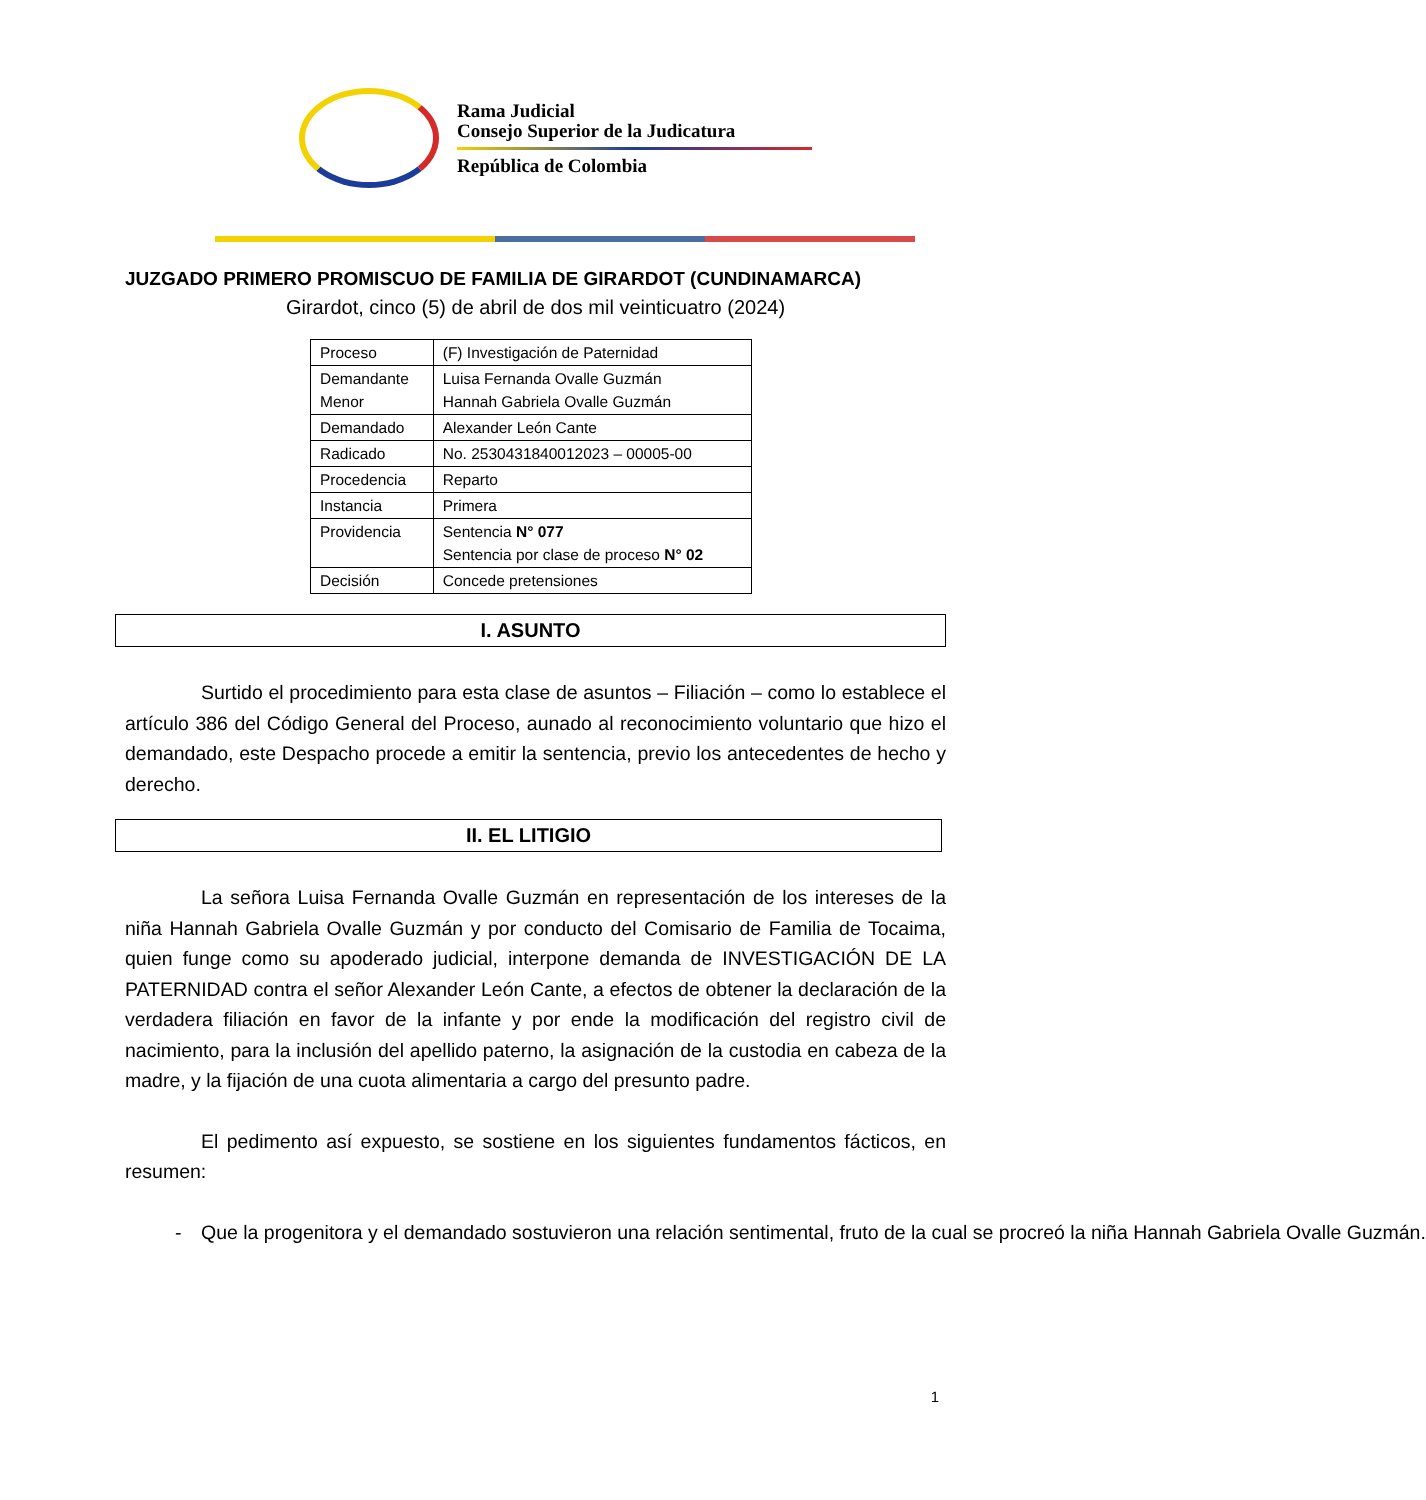Rama Judicial
Consejo Superior de la Judicatura
República de Colombia
JUZGADO PRIMERO PROMISCUO DE FAMILIA DE GIRARDOT (CUNDINAMARCA)
Girardot, cinco (5) de abril de dos mil veinticuatro (2024)
| Proceso | (F) Investigación de Paternidad |
| Demandante Menor | Luisa Fernanda Ovalle Guzmán Hannah Gabriela Ovalle Guzmán |
| Demandado | Alexander León Cante |
| Radicado | No. 2530431840012023 – 00005-00 |
| Procedencia | Reparto |
| Instancia | Primera |
| Providencia | Sentencia N° 077 Sentencia por clase de proceso N° 02 |
| Decisión | Concede pretensiones |
I. ASUNTO
Surtido el procedimiento para esta clase de asuntos – Filiación – como lo establece el artículo 386 del Código General del Proceso, aunado al reconocimiento voluntario que hizo el demandado, este Despacho procede a emitir la sentencia, previo los antecedentes de hecho y derecho.
II. EL LITIGIO
La señora Luisa Fernanda Ovalle Guzmán en representación de los intereses de la niña Hannah Gabriela Ovalle Guzmán y por conducto del Comisario de Familia de Tocaima, quien funge como su apoderado judicial, interpone demanda de INVESTIGACIÓN DE LA PATERNIDAD contra el señor Alexander León Cante, a efectos de obtener la declaración de la verdadera filiación en favor de la infante y por ende la modificación del registro civil de nacimiento, para la inclusión del apellido paterno, la asignación de la custodia en cabeza de la madre, y la fijación de una cuota alimentaria a cargo del presunto padre.
El pedimento así expuesto, se sostiene en los siguientes fundamentos fácticos, en resumen:
- Que la progenitora y el demandado sostuvieron una relación sentimental, fruto de la cual se procreó la niña Hannah Gabriela Ovalle Guzmán.
1